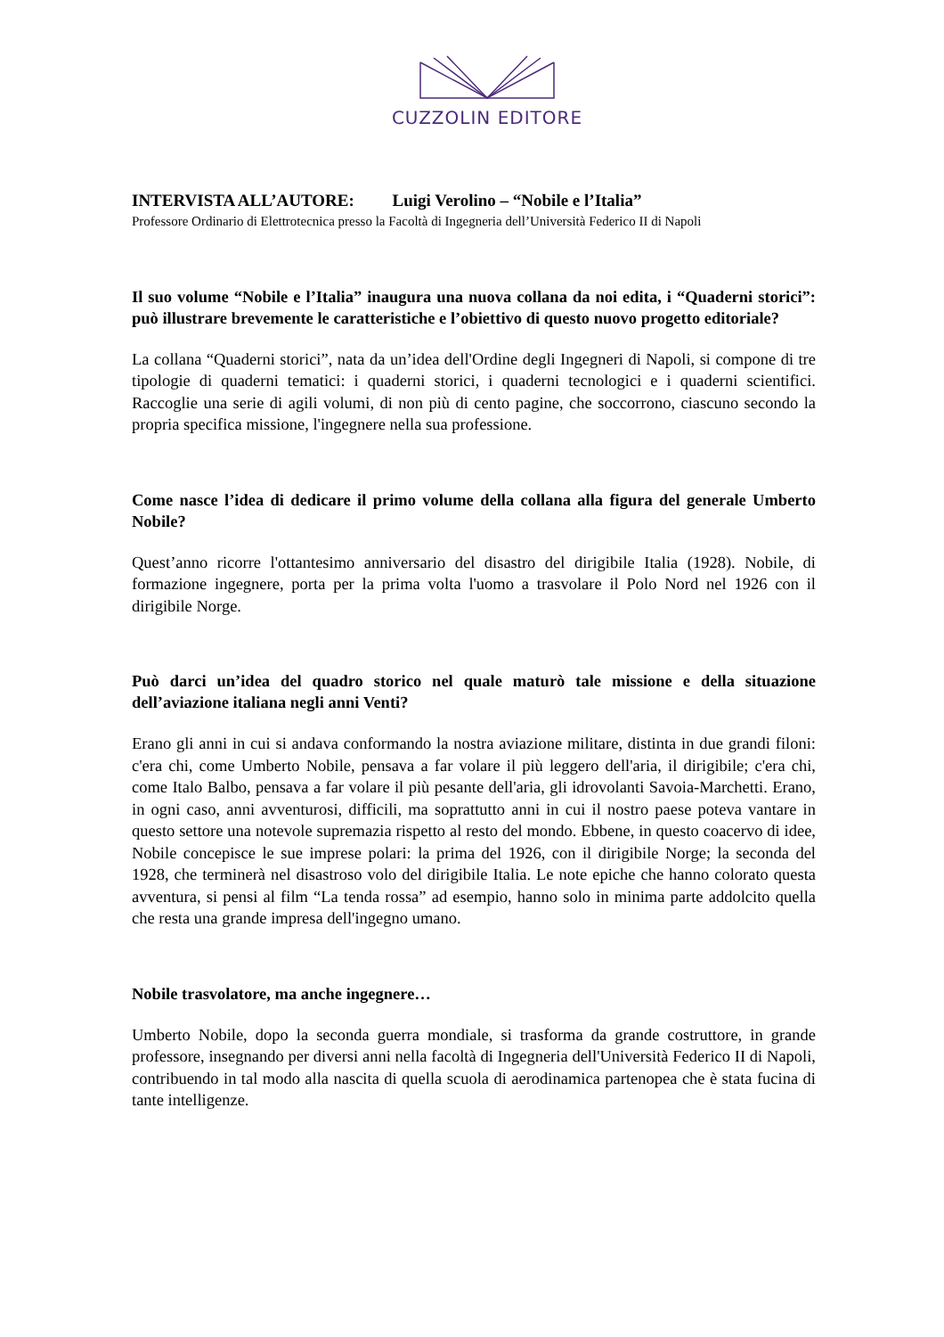CUZZOLIN EDITORE
INTERVISTA ALL’AUTORE: Luigi Verolino – “Nobile e l’Italia”
Professore Ordinario di Elettrotecnica presso la Facoltà di Ingegneria dell’Università Federico II di Napoli
Il suo volume “Nobile e l’Italia” inaugura una nuova collana da noi edita, i “Quaderni storici”: può illustrare brevemente le caratteristiche e l’obiettivo di questo nuovo progetto editoriale?
La collana “Quaderni storici”, nata da un’idea dell'Ordine degli Ingegneri di Napoli, si compone di tre tipologie di quaderni tematici: i quaderni storici, i quaderni tecnologici e i quaderni scientifici. Raccoglie una serie di agili volumi, di non più di cento pagine, che soccorrono, ciascuno secondo la propria specifica missione, l'ingegnere nella sua professione.
Come nasce l’idea di dedicare il primo volume della collana alla figura del generale Umberto Nobile?
Quest’anno ricorre l'ottantesimo anniversario del disastro del dirigibile Italia (1928). Nobile, di formazione ingegnere, porta per la prima volta l'uomo a trasvolare il Polo Nord nel 1926 con il dirigibile Norge.
Può darci un’idea del quadro storico nel quale maturò tale missione e della situazione dell’aviazione italiana negli anni Venti?
Erano gli anni in cui si andava conformando la nostra aviazione militare, distinta in due grandi filoni: c'era chi, come Umberto Nobile, pensava a far volare il più leggero dell'aria, il dirigibile; c'era chi, come Italo Balbo, pensava a far volare il più pesante dell'aria, gli idrovolanti Savoia-Marchetti. Erano, in ogni caso, anni avventurosi, difficili, ma soprattutto anni in cui il nostro paese poteva vantare in questo settore una notevole supremazia rispetto al resto del mondo. Ebbene, in questo coacervo di idee, Nobile concepisce le sue imprese polari: la prima del 1926, con il dirigibile Norge; la seconda del 1928, che terminerà nel disastroso volo del dirigibile Italia. Le note epiche che hanno colorato questa avventura, si pensi al film “La tenda rossa” ad esempio, hanno solo in minima parte addolcito quella che resta una grande impresa dell'ingegno umano.
Nobile trasvolatore, ma anche ingegnere…
Umberto Nobile, dopo la seconda guerra mondiale, si trasforma da grande costruttore, in grande professore, insegnando per diversi anni nella facoltà di Ingegneria dell'Università Federico II di Napoli, contribuendo in tal modo alla nascita di quella scuola di aerodinamica partenopea che è stata fucina di tante intelligenze.